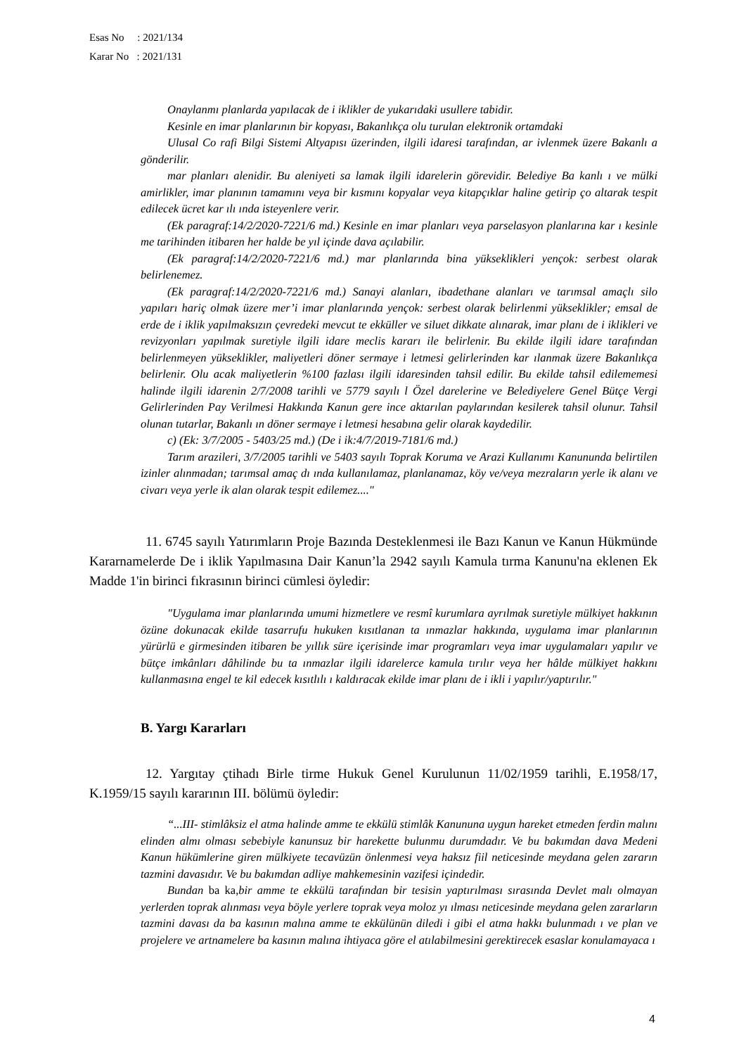Esas No : 2021/134
Karar No : 2021/131
Onaylanmı planlarda yapılacak de i iklikler de yukarıdaki usullere tabidir.
Kesinle en imar planlarının bir kopyası, Bakanlıkça olu turulan elektronik ortamdaki
Ulusal Co rafi Bilgi Sistemi Altyapısı üzerinden, ilgili idaresi tarafından, ar ivlenmek üzere Bakanlı a gönderilir.
mar planları alenidir. Bu aleniyeti sa lamak ilgili idarelerin görevidir. Belediye Ba kanlı ı ve mülki amirlikler, imar planının tamamını veya bir kısmını kopyalar veya kitapçıklar haline getirip ço altarak tespit edilecek ücret kar ılı ında isteyenlere verir.
(Ek paragraf:14/2/2020-7221/6 md.) Kesinle en imar planları veya parselasyon planlarına kar ı kesinle me tarihinden itibaren her halde be yıl içinde dava açılabilir.
(Ek paragraf:14/2/2020-7221/6 md.) mar planlarında bina yükseklikleri yençok: serbest olarak belirlenemez.
(Ek paragraf:14/2/2020-7221/6 md.) Sanayi alanları, ibadethane alanları ve tarımsal amaçlı silo yapıları hariç olmak üzere mer’i imar planlarında yençok: serbest olarak belirlenmi yükseklikler; emsal de erde de i iklik yapılmaksızın çevredeki mevcut te ekküller ve siluet dikkate alınarak, imar planı de i iklikleri ve revizyonları yapılmak suretiyle ilgili idare meclis kararı ile belirlenir. Bu ekilde ilgili idare tarafından belirlenmeyen yükseklikler, maliyetleri döner sermaye i letmesi gelirlerinden kar ılanmak üzere Bakanlıkça belirlenir. Olu acak maliyetlerin %100 fazlası ilgili idaresinden tahsil edilir. Bu ekilde tahsil edilememesi halinde ilgili idarenin 2/7/2008 tarihli ve 5779 sayılı l Özel darelerine ve Belediyelere Genel Bütçe Vergi Gelirlerinden Pay Verilmesi Hakkında Kanun gere ince aktarılan paylarından kesilerek tahsil olunur. Tahsil olunan tutarlar, Bakanlı ın döner sermaye i letmesi hesabına gelir olarak kaydedilir.
c) (Ek: 3/7/2005 - 5403/25 md.) (De i ik:4/7/2019-7181/6 md.)
Tarım arazileri, 3/7/2005 tarihli ve 5403 sayılı Toprak Koruma ve Arazi Kullanımı Kanununda belirtilen izinler alınmadan; tarımsal amaç dı ında kullanılamaz, planlanamaz, köy ve/veya mezraların yerle ik alanı ve civarı veya yerle ik alan olarak tespit edilemez...."
11. 6745 sayılı Yatırımların Proje Bazında Desteklenmesi ile Bazı Kanun ve Kanun Hükmünde Kararnamelerde De i iklik Yapılmasına Dair Kanun’la 2942 sayılı Kamula tırma Kanunu'na eklenen Ek Madde 1'in birinci fıkrasının birinci cümlesi öyledir:
"Uygulama imar planlarında umumi hizmetlere ve resmî kurumlara ayrılmak suretiyle mülkiyet hakkının özüne dokunacak ekilde tasarrufu hukuken kısıtlanan ta ınmazlar hakkında, uygulama imar planlarının yürürlü e girmesinden itibaren be yıllık süre içerisinde imar programları veya imar uygulamaları yapılır ve bütçe imkânları dâhilinde bu ta ınmazlar ilgili idarelerce kamula tırılır veya her hâlde mülkiyet hakkını kullanmasına engel te kil edecek kısıtlılı ı kaldıracak ekilde imar planı de i ikli i yapılır/yaptırılır."
B. Yargı Kararları
12. Yargıtay çtihadı Birle tirme Hukuk Genel Kurulunun 11/02/1959 tarihli, E.1958/17, K.1959/15 sayılı kararının III. bölümü öyledir:
“...III- stimlâksiz el atma halinde amme te ekkülü stimlâk Kanununa uygun hareket etmeden ferdin malını elinden almı olması sebebiyle kanunsuz bir harekette bulunmu durumdadır. Ve bu bakımdan dava Medeni Kanun hükümlerine giren mülkiyete tecavüzün önlenmesi veya haksız fiil neticesinde meydana gelen zararın tazmini davasıdır. Ve bu bakımdan adliye mahkemesinin vazifesi içindedir.
Bundan ba ka, bir amme te ekkülü tarafından bir tesisin yaptırılması sırasında Devlet malı olmayan yerlerden toprak alınması veya böyle yerlere toprak veya moloz yı ılması neticesinde meydana gelen zararların tazmini davası da ba kasının malına amme te ekkülünün diledi i gibi el atma hakkı bulunmadı ı ve plan ve projelere ve artnamelere ba kasının malına ihtiyaca göre el atılabilmesini gerektirecek esaslar konulamayaca ı
4